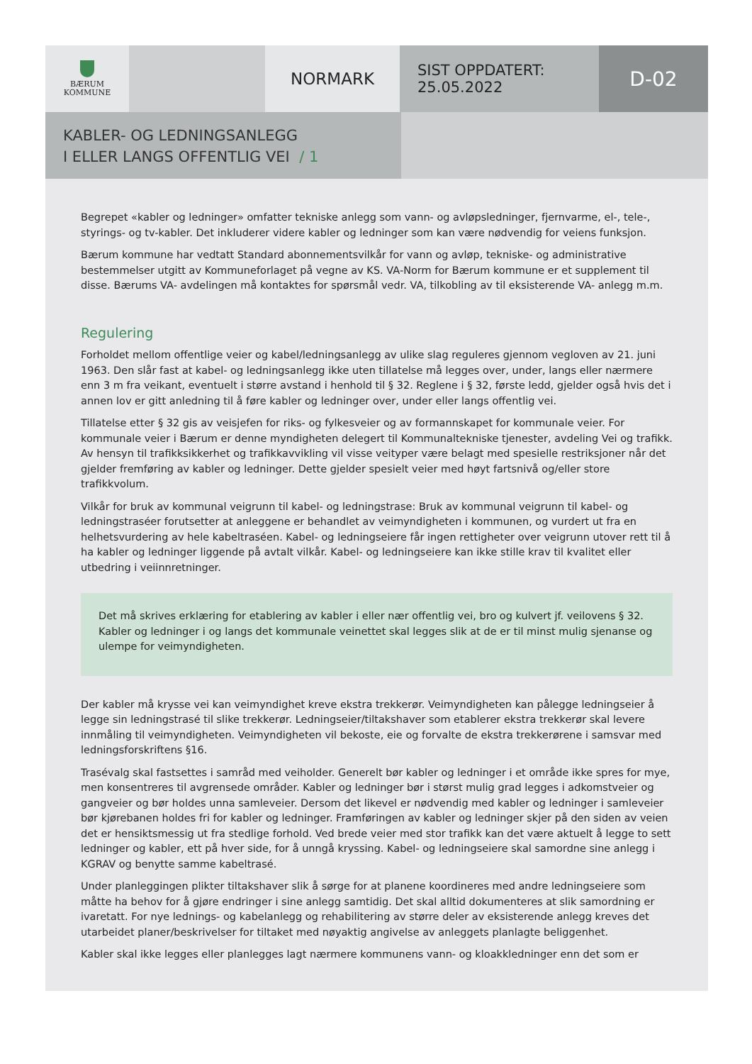BÆRUM
KOMMUNE
NORMARK
SIST OPPDATERT:
25.05.2022
D-02
KABLER- OG LEDNINGSANLEGG
I ELLER LANGS OFFENTLIG VEI / 1
Begrepet «kabler og ledninger» omfatter tekniske anlegg som vann- og avløpsledninger, fjernvarme, el-, tele-, styrings- og tv-kabler. Det inkluderer videre kabler og ledninger som kan være nødvendig for veiens funksjon.
Bærum kommune har vedtatt Standard abonnementsvilkår for vann og avløp, tekniske- og administrative bestemmelser utgitt av Kommuneforlaget på vegne av KS. VA-Norm for Bærum kommune er et supplement til disse. Bærums VA- avdelingen må kontaktes for spørsmål vedr. VA, tilkobling av til eksisterende VA- anlegg m.m.
Regulering
Forholdet mellom offentlige veier og kabel/ledningsanlegg av ulike slag reguleres gjennom vegloven av 21. juni 1963. Den slår fast at kabel- og ledningsanlegg ikke uten tillatelse må legges over, under, langs eller nærmere enn 3 m fra veikant, eventuelt i større avstand i henhold til § 32. Reglene i § 32, første ledd, gjelder også hvis det i annen lov er gitt anledning til å føre kabler og ledninger over, under eller langs offentlig vei.
Tillatelse etter § 32 gis av veisjefen for riks- og fylkesveier og av formannskapet for kommunale veier. For kommunale veier i Bærum er denne myndigheten delegert til Kommunaltekniske tjenester, avdeling Vei og trafikk. Av hensyn til trafikksikkerhet og trafikkavvikling vil visse veityper være belagt med spesielle restriksjoner når det gjelder fremføring av kabler og ledninger. Dette gjelder spesielt veier med høyt fartsnivå og/eller store trafikkvolum.
Vilkår for bruk av kommunal veigrunn til kabel- og ledningstrase: Bruk av kommunal veigrunn til kabel- og ledningstraséer forutsetter at anleggene er behandlet av veimyndigheten i kommunen, og vurdert ut fra en helhetsvurdering av hele kabeltraséen. Kabel- og ledningseiere får ingen rettigheter over veigrunn utover rett til å ha kabler og ledninger liggende på avtalt vilkår. Kabel- og ledningseiere kan ikke stille krav til kvalitet eller utbedring i veiinnretninger.
Det må skrives erklæring for etablering av kabler i eller nær offentlig vei, bro og kulvert jf. veilovens § 32. Kabler og ledninger i og langs det kommunale veinettet skal legges slik at de er til minst mulig sjenanse og ulempe for veimyndigheten.
Der kabler må krysse vei kan veimyndighet kreve ekstra trekkerør. Veimyndigheten kan pålegge ledningseier å legge sin ledningstrasé til slike trekkerør. Ledningseier/tiltakshaver som etablerer ekstra trekkerør skal levere innmåling til veimyndigheten. Veimyndigheten vil bekoste, eie og forvalte de ekstra trekkerørene i samsvar med ledningsforskriftens §16.
Trasévalg skal fastsettes i samråd med veiholder. Generelt bør kabler og ledninger i et område ikke spres for mye, men konsentreres til avgrensede områder. Kabler og ledninger bør i størst mulig grad legges i adkomstveier og gangveier og bør holdes unna samleveier. Dersom det likevel er nødvendig med kabler og ledninger i samleveier bør kjørebanen holdes fri for kabler og ledninger. Framføringen av kabler og ledninger skjer på den siden av veien det er hensiktsmessig ut fra stedlige forhold. Ved brede veier med stor trafikk kan det være aktuelt å legge to sett ledninger og kabler, ett på hver side, for å unngå kryssing. Kabel- og ledningseiere skal samordne sine anlegg i KGRAV og benytte samme kabeltrasé.
Under planleggingen plikter tiltakshaver slik å sørge for at planene koordineres med andre ledningseiere som måtte ha behov for å gjøre endringer i sine anlegg samtidig. Det skal alltid dokumenteres at slik samordning er ivaretatt. For nye lednings- og kabelanlegg og rehabilitering av større deler av eksisterende anlegg kreves det utarbeidet planer/beskrivelser for tiltaket med nøyaktig angivelse av anleggets planlagte beliggenhet.
Kabler skal ikke legges eller planlegges lagt nærmere kommunens vann- og kloakkledninger enn det som er